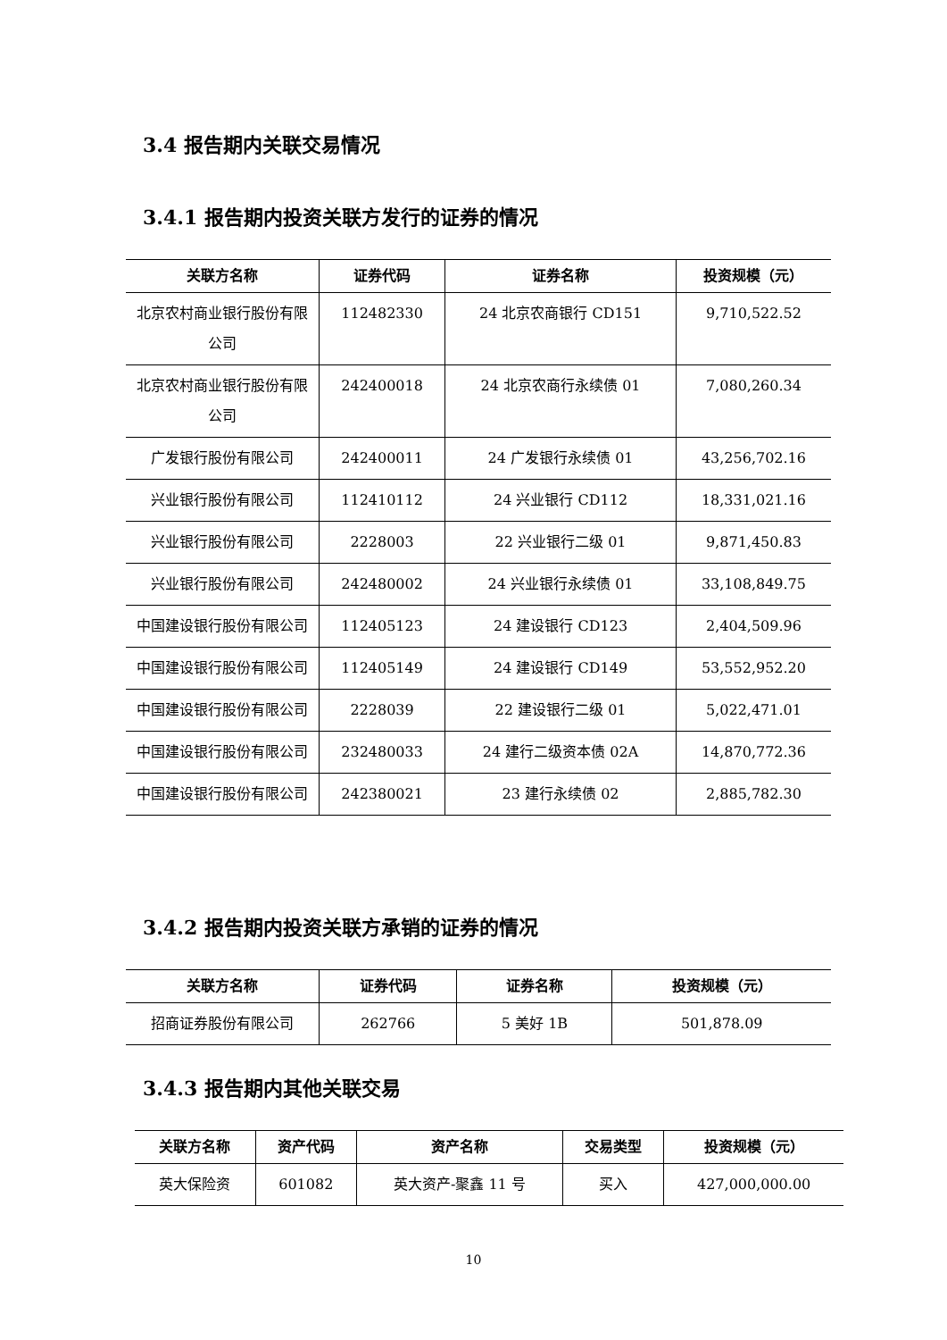3.4 报告期内关联交易情况
3.4.1 报告期内投资关联方发行的证券的情况
| 关联方名称 | 证券代码 | 证券名称 | 投资规模（元） |
| --- | --- | --- | --- |
| 北京农村商业银行股份有限公司 | 112482330 | 24 北京农商银行 CD151 | 9,710,522.52 |
| 北京农村商业银行股份有限公司 | 242400018 | 24 北京农商行永续债 01 | 7,080,260.34 |
| 广发银行股份有限公司 | 242400011 | 24 广发银行永续债 01 | 43,256,702.16 |
| 兴业银行股份有限公司 | 112410112 | 24 兴业银行 CD112 | 18,331,021.16 |
| 兴业银行股份有限公司 | 2228003 | 22 兴业银行二级 01 | 9,871,450.83 |
| 兴业银行股份有限公司 | 242480002 | 24 兴业银行永续债 01 | 33,108,849.75 |
| 中国建设银行股份有限公司 | 112405123 | 24 建设银行 CD123 | 2,404,509.96 |
| 中国建设银行股份有限公司 | 112405149 | 24 建设银行 CD149 | 53,552,952.20 |
| 中国建设银行股份有限公司 | 2228039 | 22 建设银行二级 01 | 5,022,471.01 |
| 中国建设银行股份有限公司 | 232480033 | 24 建行二级资本债 02A | 14,870,772.36 |
| 中国建设银行股份有限公司 | 242380021 | 23 建行永续债 02 | 2,885,782.30 |
3.4.2 报告期内投资关联方承销的证券的情况
| 关联方名称 | 证券代码 | 证券名称 | 投资规模（元） |
| --- | --- | --- | --- |
| 招商证券股份有限公司 | 262766 | 5 美好 1B | 501,878.09 |
3.4.3 报告期内其他关联交易
| 关联方名称 | 资产代码 | 资产名称 | 交易类型 | 投资规模（元） |
| --- | --- | --- | --- | --- |
| 英大保险资 | 601082 | 英大资产-聚鑫 11 号 | 买入 | 427,000,000.00 |
10